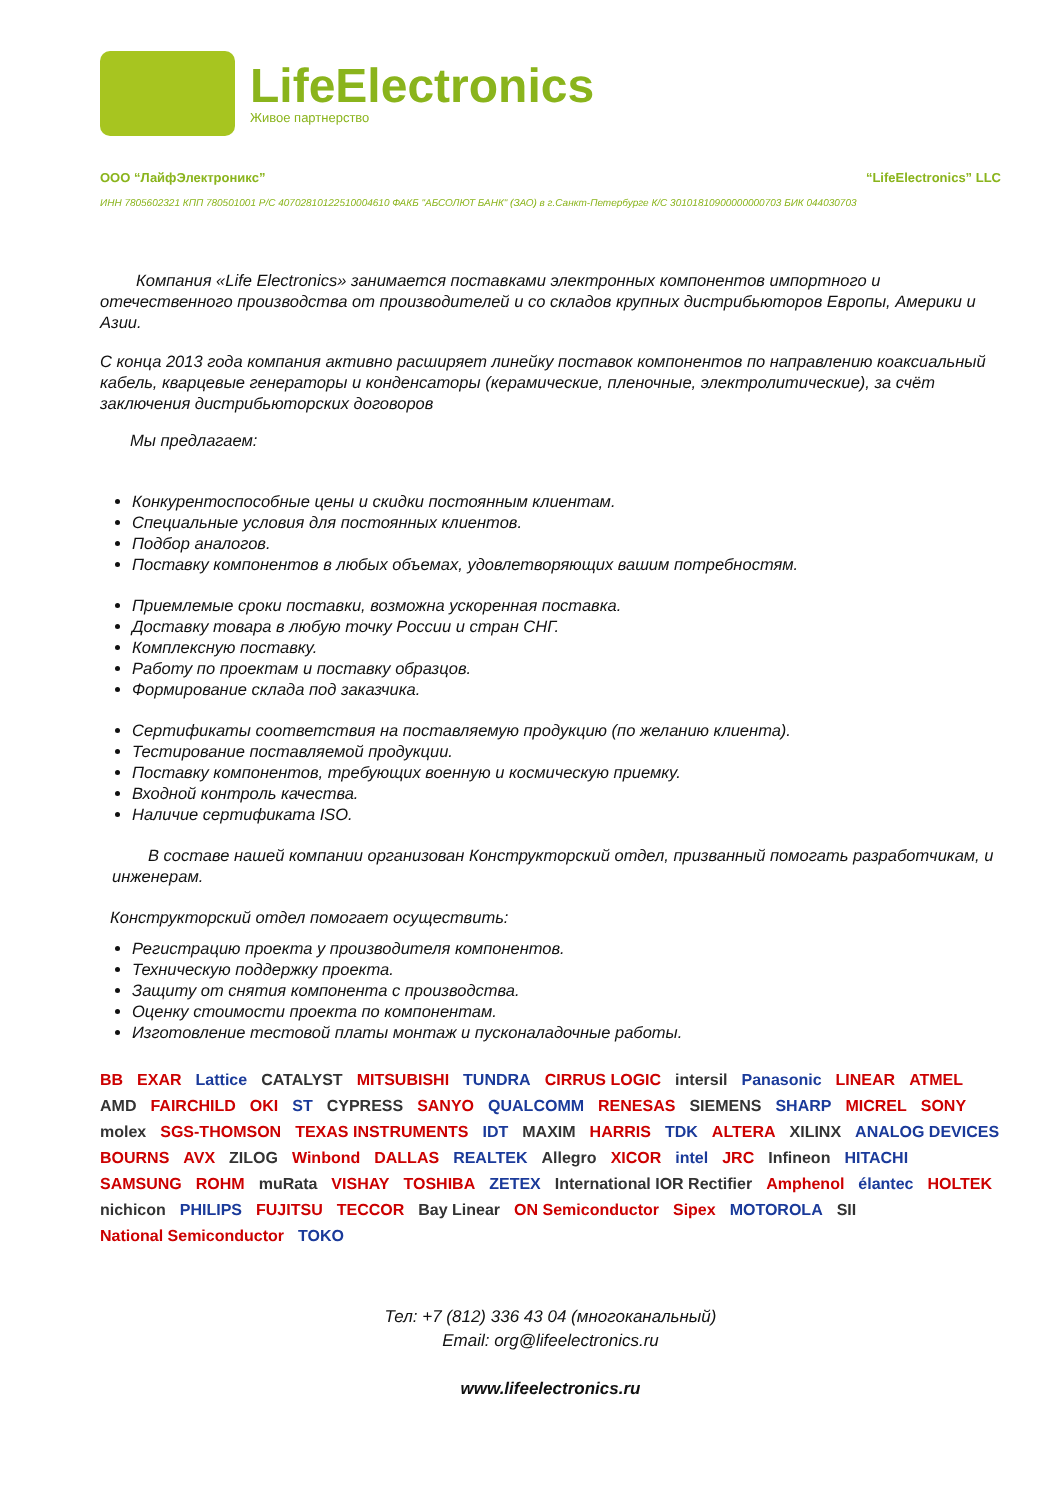LifeElectronics
Живое партнерство
ООО “ЛайфЭлектроникс” “LifeElectronics” LLC
ИНН 7805602321 КПП 780501001 Р/С 40702810122510004610 ФАКБ "АБСОЛЮТ БАНК" (ЗАО) в г.Санкт-Петербурге К/С 30101810900000000703 БИК 044030703
Компания «Life Electronics» занимается поставками электронных компонентов импортного и отечественного производства от производителей и со складов крупных дистрибьюторов Европы, Америки и Азии.
С конца 2013 года компания активно расширяет линейку поставок компонентов по направлению коаксиальный кабель, кварцевые генераторы и конденсаторы (керамические, пленочные, электролитические), за счёт заключения дистрибьюторских договоров
Мы предлагаем:
Конкурентоспособные цены и скидки постоянным клиентам.
Специальные условия для постоянных клиентов.
Подбор аналогов.
Поставку компонентов в любых объемах, удовлетворяющих вашим потребностям.
Приемлемые сроки поставки, возможна ускоренная поставка.
Доставку товара в любую точку России и стран СНГ.
Комплексную поставку.
Работу по проектам и поставку образцов.
Формирование склада под заказчика.
Сертификаты соответствия на поставляемую продукцию (по желанию клиента).
Тестирование поставляемой продукции.
Поставку компонентов, требующих военную и космическую приемку.
Входной контроль качества.
Наличие сертификата ISO.
В составе нашей компании организован Конструкторский отдел, призванный помогать разработчикам, и инженерам.
Конструкторский отдел помогает осуществить:
Регистрацию проекта у производителя компонентов.
Техническую поддержку проекта.
Защиту от снятия компонента с производства.
Оценку стоимости проекта по компонентам.
Изготовление тестовой платы монтаж и пусконаладочные работы.
BB EXAR Lattice CATALYST MITSUBISHI TUNDRA CIRRUS LOGIC intersil Panasonic LINEAR ATMEL AMD FAIRCHILD OKI ST CYPRESS SANYO QUALCOMM RENESAS SIEMENS SHARP MICREL SONY molex SGS-THOMSON TEXAS INSTRUMENTS IDT MAXIM HARRIS TDK ALTERA XILINX ANALOG DEVICES BOURNS AVX ZILOG Winbond DALLAS REALTEK Allegro XICOR intel JRC Infineon HITACHI SAMSUNG ROHM muRata VISHAY TOSHIBA ZETEX International IOR Rectifier Amphenol élantec HOLTEK nichicon PHILIPS FUJITSU TECCOR Bay Linear ON Semiconductor Sipex MOTOROLA SII National Semiconductor TOKO
Тел: +7 (812) 336 43 04 (многоканальный)
Email: org@lifeelectronics.ru
www.lifeelectronics.ru